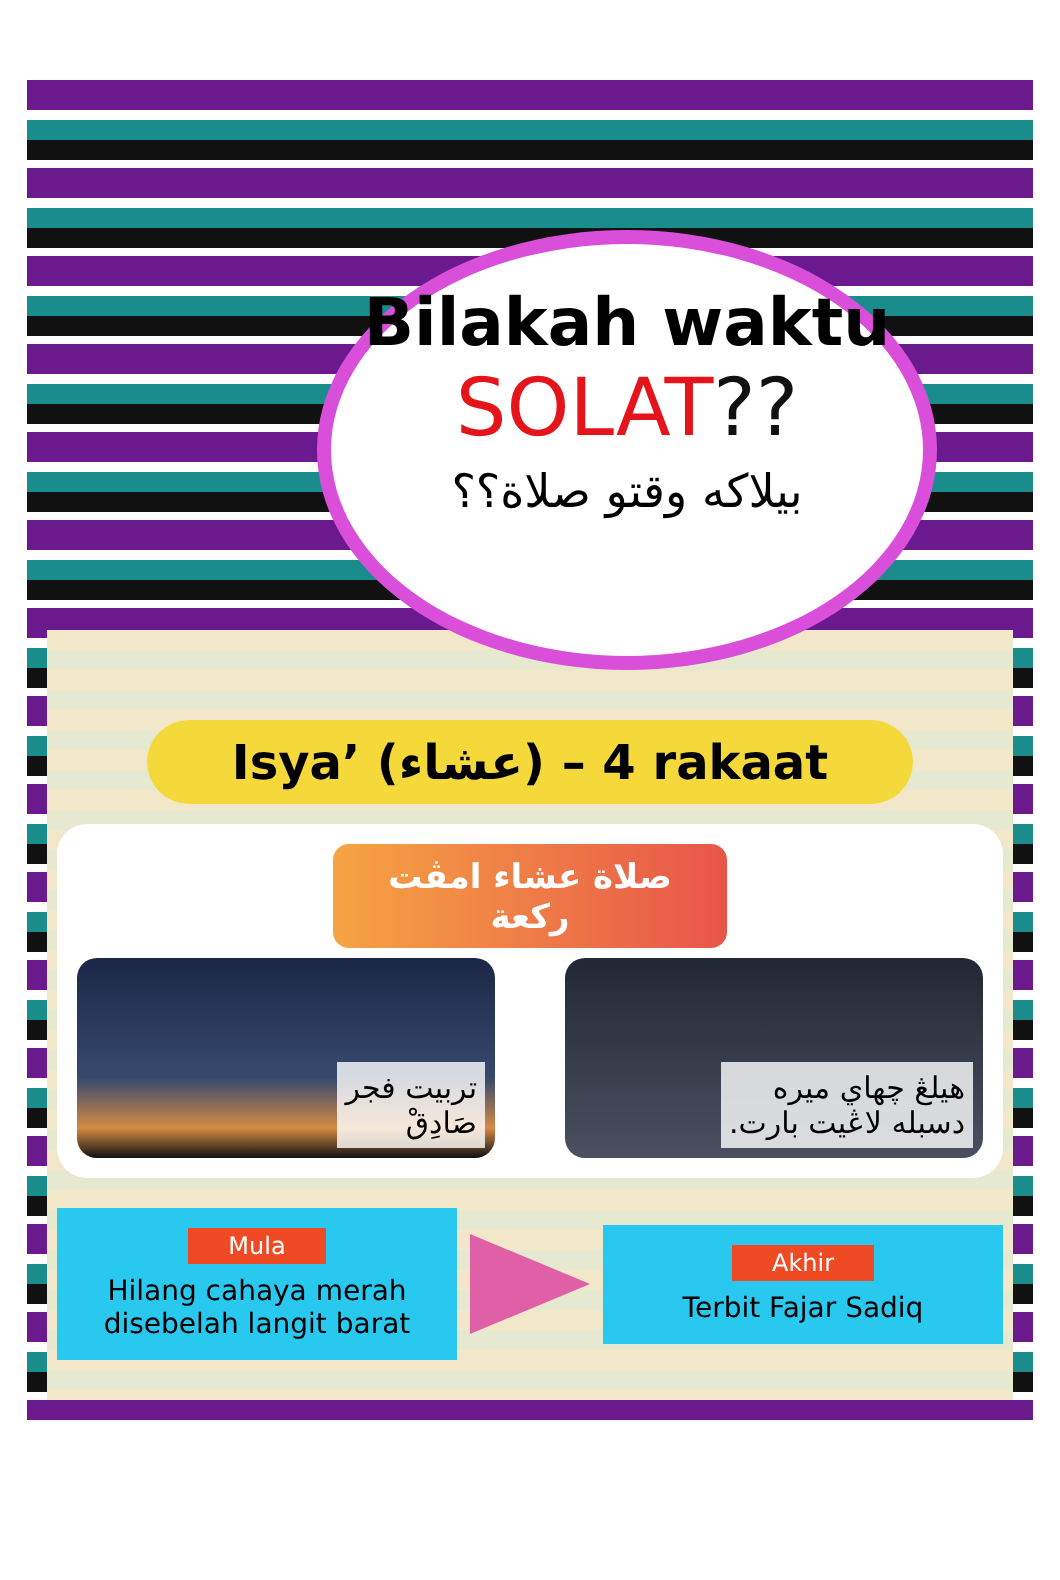Bilakah waktu
SOLAT??
بيلاكه وقتو صلاة؟؟
Isya’ (عشاء) – 4 rakaat
صلاة عشاء امڤت ركعة
تربيت فجر
صَادِقْ
هيلڠ چهاي ميره
دسبله لاڠيت بارت.
Mula
Hilang cahaya merah disebelah langit barat
Akhir
Terbit Fajar Sadiq